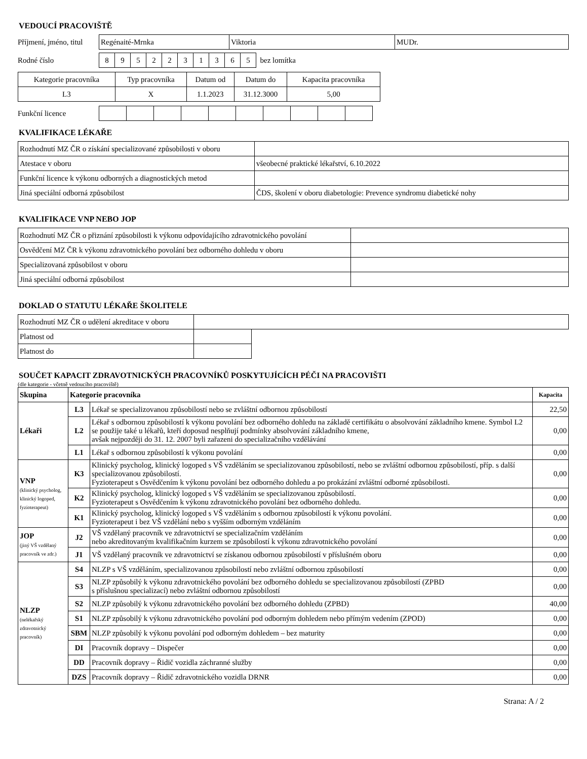VEDOUCÍ PRACOVIŠTĚ
Příjmení, jméno, titul
| Regénaité-Mrnka | Viktoria | MUDr. |
Rodné číslo
| 8 | 9 | 5 | 2 | 2 | 3 | 1 | 3 | 6 | 5 |
bez lomítka
| Kategorie pracovníka | Typ pracovníka | Datum od | Datum do | Kapacita pracovníka |
| L3 | X | 1.1.2023 | 31.12.3000 | 5,00 |
Funkční licence
KVALIFIKACE LÉKAŘE
| Rozhodnutí MZ ČR o získání specializované způsobilosti v oboru | |
| Atestace v oboru | všeobecné praktické lékařství, 6.10.2022 |
| Funkční licence k výkonu odborných a diagnostických metod | |
| Jiná speciální odborná způsobilost | ČDS, školení v oboru diabetologie: Prevence syndromu diabetické nohy |
KVALIFIKACE VNP NEBO JOP
| Rozhodnutí MZ ČR o přiznání způsobilosti k výkonu odpovídajícího zdravotnického povolání | |
| Osvědčení MZ ČR k výkonu zdravotnického povolání bez odborného dohledu v oboru | |
| Specializovaná způsobilost v oboru | |
| Jiná speciální odborná způsobilost | |
DOKLAD O STATUTU LÉKAŘE ŠKOLITELE
| Rozhodnutí MZ ČR o udělení akreditace v oboru | | |
| Platnost od | | |
| Platnost do | | |
SOUČET KAPACIT ZDRAVOTNICKÝCH PRACOVNÍKŮ POSKYTUJÍCÍCH PÉČI NA PRACOVIŠTI
(dle kategorie - včetně vedoucího pracoviště)
| Skupina | Kategorie pracovníka | | Kapacita |
| --- | --- | --- | --- |
| Lékaři | L3 | Lékař se specializovanou způsobilostí nebo se zvláštní odbornou způsobilostí | 22,50 |
| | L2 | Lékař s odbornou způsobilostí k výkonu povolání bez odborného dohledu na základě certifikátu o absolvování základního kmene. Symbol L2 se použije také u lékařů, kteří doposud nesplňují podmínky absolvování základního kmene, avšak nejpozději do 31. 12. 2007 byli zařazeni do specializačního vzdělávání | 0,00 |
| | L1 | Lékař s odbornou způsobilostí k výkonu povolání | 0,00 |
| VNP (klinický psycholog, klinický logoped, fyzioterapeut) | K3 | Klinický psycholog, klinický logoped s VŠ vzděláním se specializovanou způsobilostí, nebo se zvláštní odbornou způsobilostí, příp. s další specializovanou způsobilostí. Fyzioterapeut s Osvědčením k výkonu povolání bez odborného dohledu a po prokázání zvláštní odborné způsobilosti. | 0,00 |
| | K2 | Klinický psycholog, klinický logoped s VŠ vzděláním se specializovanou způsobilostí. Fyzioterapeut s Osvědčením k výkonu zdravotnického povolání bez odborného dohledu. | 0,00 |
| | K1 | Klinický psycholog, klinický logoped s VŠ vzděláním s odbornou způsobilostí k výkonu povolání. Fyzioterapeut i bez VŠ vzdělání nebo s vyšším odborným vzděláním | 0,00 |
| JOP (jiný VŠ vzdělaný pracovník ve zdr.) | J2 | VŠ vzdělaný pracovník ve zdravotnictví se specializačním vzděláním nebo akreditovaným kvalifikačním kurzem se způsobilostí k výkonu zdravotnického povolání | 0,00 |
| | J1 | VŠ vzdělaný pracovník ve zdravotnictví se získanou odbornou způsobilostí v příslušném oboru | 0,00 |
| NLZP (nelékařský zdravotnický pracovník) | S4 | NLZP s VŠ vzděláním, specializovanou způsobilostí nebo zvláštní odbornou způsobilostí | 0,00 |
| | S3 | NLZP způsobilý k výkonu zdravotnického povolání bez odborného dohledu se specializovanou způsobilostí (ZPBD s příslušnou specializací) nebo zvláštní odbornou způsobilostí | 0,00 |
| | S2 | NLZP způsobilý k výkonu zdravotnického povolání bez odborného dohledu (ZPBD) | 40,00 |
| | S1 | NLZP způsobilý k výkonu zdravotnického povolání pod odborným dohledem nebo přímým vedením (ZPOD) | 0,00 |
| | SBM | NLZP způsobilý k výkonu povolání pod odborným dohledem – bez maturity | 0,00 |
| | DI | Pracovník dopravy – Dispečer | 0,00 |
| | DD | Pracovník dopravy – Řidič vozidla záchranné služby | 0,00 |
| | DZS | Pracovník dopravy – Řidič zdravotnického vozidla DRNR | 0,00 |
Strana: A / 2